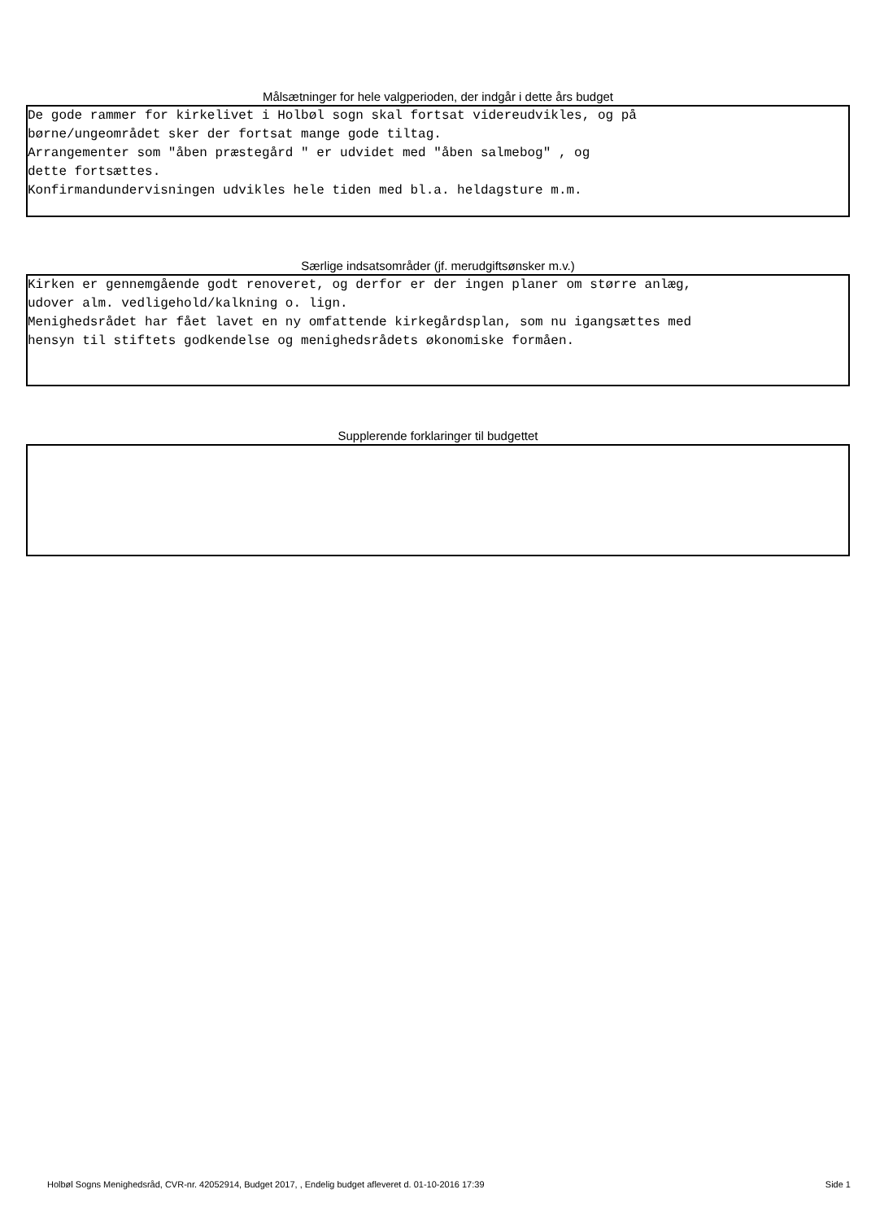Målsætninger for hele valgperioden, der indgår i dette års budget
De gode rammer for kirkelivet i Holbøl sogn skal fortsat videreudvikles, og på børne/ungeområdet sker der fortsat mange gode tiltag. Arrangementer som "åben præstegård " er udvidet med "åben salmebog" , og dette fortsættes. Konfirmandundervisningen udvikles hele tiden med bl.a. heldagsture m.m.
Særlige indsatsområder (jf. merudgiftsønsker m.v.)
Kirken er gennemgående godt renoveret, og derfor er der ingen planer om større anlæg, udover alm. vedligehold/kalkning o. lign. Menighedsrådet har fået lavet en ny omfattende kirkegårdsplan, som nu igangsættes med hensyn til stiftets godkendelse og menighedsrådets økonomiske formåen.
Supplerende forklaringer til budgettet
Holbøl Sogns Menighedsråd, CVR-nr. 42052914, Budget 2017, , Endelig budget afleveret d. 01-10-2016 17:39 Side 1